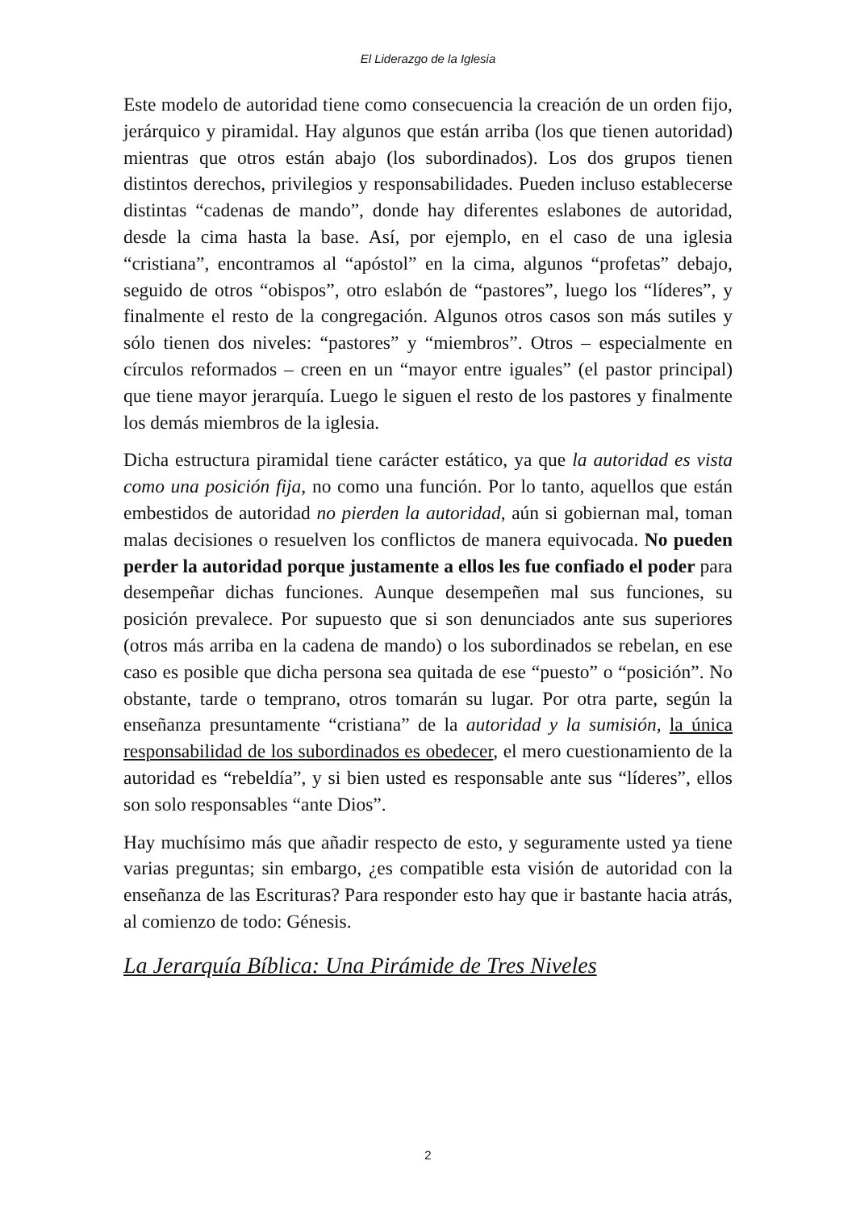El Liderazgo de la Iglesia
Este modelo de autoridad tiene como consecuencia la creación de un orden fijo, jerárquico y piramidal. Hay algunos que están arriba (los que tienen autoridad) mientras que otros están abajo (los subordinados). Los dos grupos tienen distintos derechos, privilegios y responsabilidades. Pueden incluso establecerse distintas “cadenas de mando”, donde hay diferentes eslabones de autoridad, desde la cima hasta la base. Así, por ejemplo, en el caso de una iglesia “cristiana”, encontramos al “apóstol” en la cima, algunos “profetas” debajo, seguido de otros “obispos”, otro eslabón de “pastores”, luego los “líderes”, y finalmente el resto de la congregación. Algunos otros casos son más sutiles y sólo tienen dos niveles: “pastores” y “miembros”. Otros – especialmente en círculos reformados – creen en un “mayor entre iguales” (el pastor principal) que tiene mayor jerarquía. Luego le siguen el resto de los pastores y finalmente los demás miembros de la iglesia.
Dicha estructura piramidal tiene carácter estático, ya que la autoridad es vista como una posición fija, no como una función. Por lo tanto, aquellos que están embestidos de autoridad no pierden la autoridad, aún si gobiernan mal, toman malas decisiones o resuelven los conflictos de manera equivocada. No pueden perder la autoridad porque justamente a ellos les fue confiado el poder para desempeñar dichas funciones. Aunque desempeñen mal sus funciones, su posición prevalece. Por supuesto que si son denunciados ante sus superiores (otros más arriba en la cadena de mando) o los subordinados se rebelan, en ese caso es posible que dicha persona sea quitada de ese “puesto” o “posición”. No obstante, tarde o temprano, otros tomarán su lugar. Por otra parte, según la enseñanza presuntamente “cristiana” de la autoridad y la sumisión, la única responsabilidad de los subordinados es obedecer, el mero cuestionamiento de la autoridad es “rebeldía”, y si bien usted es responsable ante sus “líderes”, ellos son solo responsables “ante Dios”.
Hay muchísimo más que añadir respecto de esto, y seguramente usted ya tiene varias preguntas; sin embargo, ¿es compatible esta visión de autoridad con la enseñanza de las Escrituras? Para responder esto hay que ir bastante hacia atrás, al comienzo de todo: Génesis.
La Jerarquía Bíblica: Una Pirámide de Tres Niveles
2